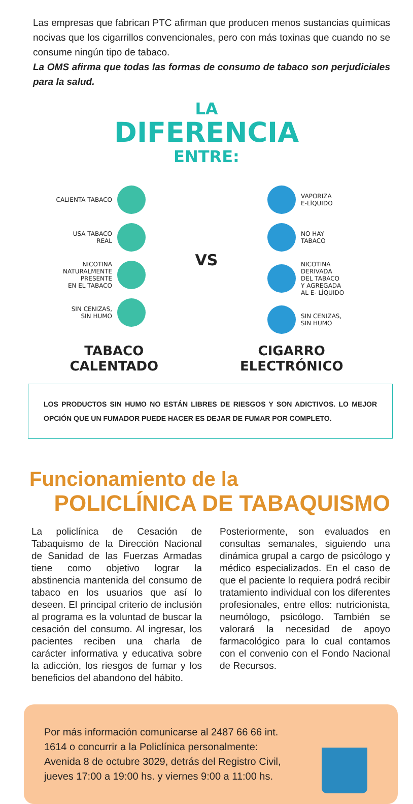Las empresas que fabrican PTC afirman que producen menos sustancias químicas nocivas que los cigarrillos convencionales, pero con más toxinas que cuando no se consume ningún tipo de tabaco.
La OMS afirma que todas las formas de consumo de tabaco son perjudiciales para la salud.
LA
DIFERENCIA
ENTRE:
CALIENTA TABACO
USA TABACO
REAL
NICOTINA
NATURALMENTE
PRESENTE
EN EL TABACO
SIN CENIZAS,
SIN HUMO
VS
VAPORIZA
E-LÍQUIDO
NO HAY
TABACO
NICOTINA
DERIVADA
DEL TABACO
Y AGREGADA
AL E- LÍQUIDO
SIN CENIZAS,
SIN HUMO
TABACO
CALENTADO
CIGARRO
ELECTRÓNICO
LOS PRODUCTOS SIN HUMO NO ESTÁN LIBRES DE RIESGOS Y SON ADICTIVOS. LO MEJOR OPCIÓN QUE UN FUMADOR PUEDE HACER ES DEJAR DE FUMAR POR COMPLETO.
Funcionamiento de la
POLICLÍNICA DE TABAQUISMO
La policlínica de Cesación de Tabaquismo de la Dirección Nacional de Sanidad de las Fuerzas Armadas tiene como objetivo lograr la abstinencia mantenida del consumo de tabaco en los usuarios que así lo deseen. El principal criterio de inclusión al programa es la voluntad de buscar la cesación del consumo. Al ingresar, los pacientes reciben una charla de carácter informativa y educativa sobre la adicción, los riesgos de fumar y los beneficios del abandono del hábito.
Posteriormente, son evaluados en consultas semanales, siguiendo una dinámica grupal a cargo de psicólogo y médico especializados. En el caso de que el paciente lo requiera podrá recibir tratamiento individual con los diferentes profesionales, entre ellos: nutricionista, neumólogo, psicólogo. También se valorará la necesidad de apoyo farmacológico para lo cual contamos con el convenio con el Fondo Nacional de Recursos.
Por más información comunicarse al 2487 66 66 int. 1614 o concurrir a la Policlínica personalmente: Avenida 8 de octubre 3029, detrás del Registro Civil, jueves 17:00 a 19:00 hs. y viernes 9:00 a 11:00 hs.